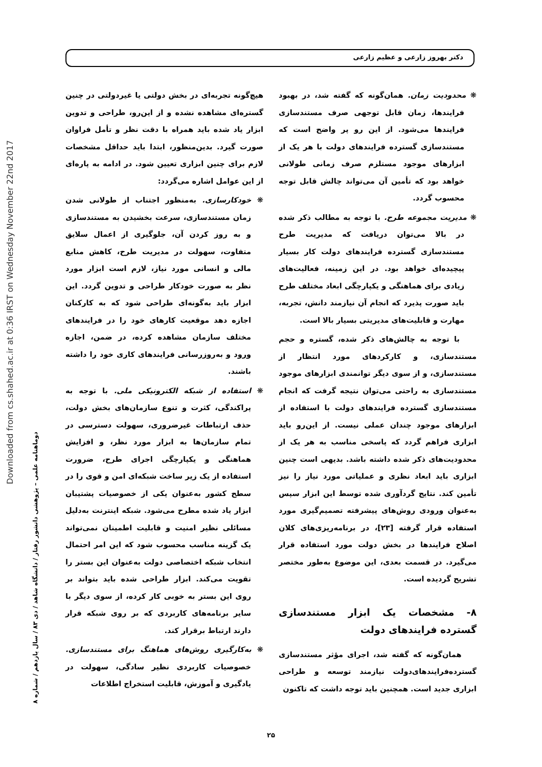Downloaded from cs.shahed.ac.ir at 0:36 IRST on Wednesday November 22nd 2017
دوماهنامه علمی – پژوهشی دانشور رفتار / دانشگاه شاهد / دی ۸۳ / سال یازدهم / شماره ۸
دکتر بهروز زارعی و عظیم زارعی
❋ محدودیت زمان. همان‌گونه که گفته شد، در بهبود فرایندها، زمان قابل توجهی صرف مستندسازی فرایندها می‌شود. از این رو پر واضح است که مستندسازی گسترده فرایندهای دولت با هر یک از ابزارهای موجود مستلزم صرف زمانی طولانی خواهد بود که تأمین آن می‌تواند چالش قابل توجه محسوب گردد.
❋ مدیریت مجموعه طرح. با توجه به مطالب ذکر شده در بالا می‌توان دریافت که مدیریت طرح مستندسازی گسترده فرایندهای دولت کار بسیار پیچیده‌ای خواهد بود. در این زمینه، فعالیت‌های زیادی برای هماهنگی و یکپارچگی ابعاد مختلف طرح باید صورت پذیرد که انجام آن نیازمند دانش، تجربه، مهارت و قابلیت‌های مدیریتی بسیار بالا است.
با توجه به چالش‌های ذکر شده، گستره و حجم مستندسازی، و کارکردهای مورد انتظار از مستندسازی، و از سوی دیگر توانمندی ابزارهای موجود مستندسازی به راحتی می‌توان نتیجه گرفت که انجام مستندسازی گسترده فرایندهای دولت با استفاده از ابزارهای موجود چندان عملی نیست. از این‌رو باید ابزاری فراهم گردد که پاسخی مناسب به هر یک از محدودیت‌های ذکر شده داشته باشد. بدیهی است چنین ابزاری باید ابعاد نظری و عملیاتی مورد نیاز را نیز تأمین کند. نتایج گردآوری شده توسط این ابزار سپس به‌عنوان ورودی روش‌های پیشرفته تصمیم‌گیری مورد استفاده قرار گرفته [۲۳]، در برنامه‌ریزی‌های کلان اصلاح فرایندها در بخش دولت مورد استفاده قرار می‌گیرد. در قسمت بعدی، این موضوع به‌طور مختصر تشریح گردیده است.
۸- مشخصات یک ابزار مستندسازی گسترده فرایندهای دولت
همان‌گونه که گفته شد، اجرای مؤثر مستندسازی گسترده‌فرایندهای‌دولت نیازمند توسعه و طراحی ابزاری جدید است. همچنین باید توجه داشت که تاکنون
هیچ‌گونه تجربه‌ای در بخش دولتی یا غیردولتی در چنین گستره‌ای مشاهده نشده و از این‌رو، طراحی و تدوین ابزار یاد شده باید همراه با دقت نظر و تأمل فراوان صورت گیرد. بدین‌منظور، ابتدا باید حداقل مشخصات لازم برای چنین ابزاری تعیین شود. در ادامه به پاره‌ای از این عوامل اشاره می‌گردد:
❋ خودکارسازی. به‌منظور اجتناب از طولانی شدن زمان مستندسازی، سرعت بخشیدن به مستندسازی و به روز کردن آن، جلوگیری از اعمال سلایق متفاوت، سهولت در مدیریت طرح، کاهش منابع مالی و انسانی مورد نیاز، لازم است ابزار مورد نظر به صورت خودکار طراحی و تدوین گردد. این ابزار باید به‌گونه‌ای طراحی شود که به کارکنان اجازه دهد موقعیت کارهای خود را در فرایندهای مختلف سازمان مشاهده کرده، در ضمن، اجازه ورود و به‌روزرسانی فرایندهای کاری خود را داشته باشند.
❋ استفاده از شبکه الکترونیکی ملی. با توجه به پراکندگی، کثرت و تنوع سازمان‌های بخش دولت، حذف ارتباطات غیرضروری، سهولت دسترسی در تمام سازمان‌ها به ابزار مورد نظر، و افزایش هماهنگی و یکپارچگی اجرای طرح، ضرورت استفاده از یک زیر ساخت شبکه‌ای امن و قوی را در سطح کشور به‌عنوان یکی از خصوصیات پشتیبان ابزار یاد شده مطرح می‌شود. شبکه اینترنت به‌دلیل مسائلی نظیر امنیت و قابلیت اطمینان نمی‌تواند یک گزینه مناسب محسوب شود که این امر احتمال انتخاب شبکه اختصاصی دولت به‌عنوان این بستر را تقویت می‌کند. ابزار طراحی شده باید بتواند بر روی این بستر به خوبی کار کرده، از سوی دیگر با سایر برنامه‌های کاربردی که بر روی شبکه قرار دارند ارتباط برقرار کند.
❋ به‌کارگیری روش‌های هماهنگ برای مستندسازی. خصوصیات کاربردی نظیر سادگی، سهولت در یادگیری و آموزش، قابلیت استخراج اطلاعات
۲۵